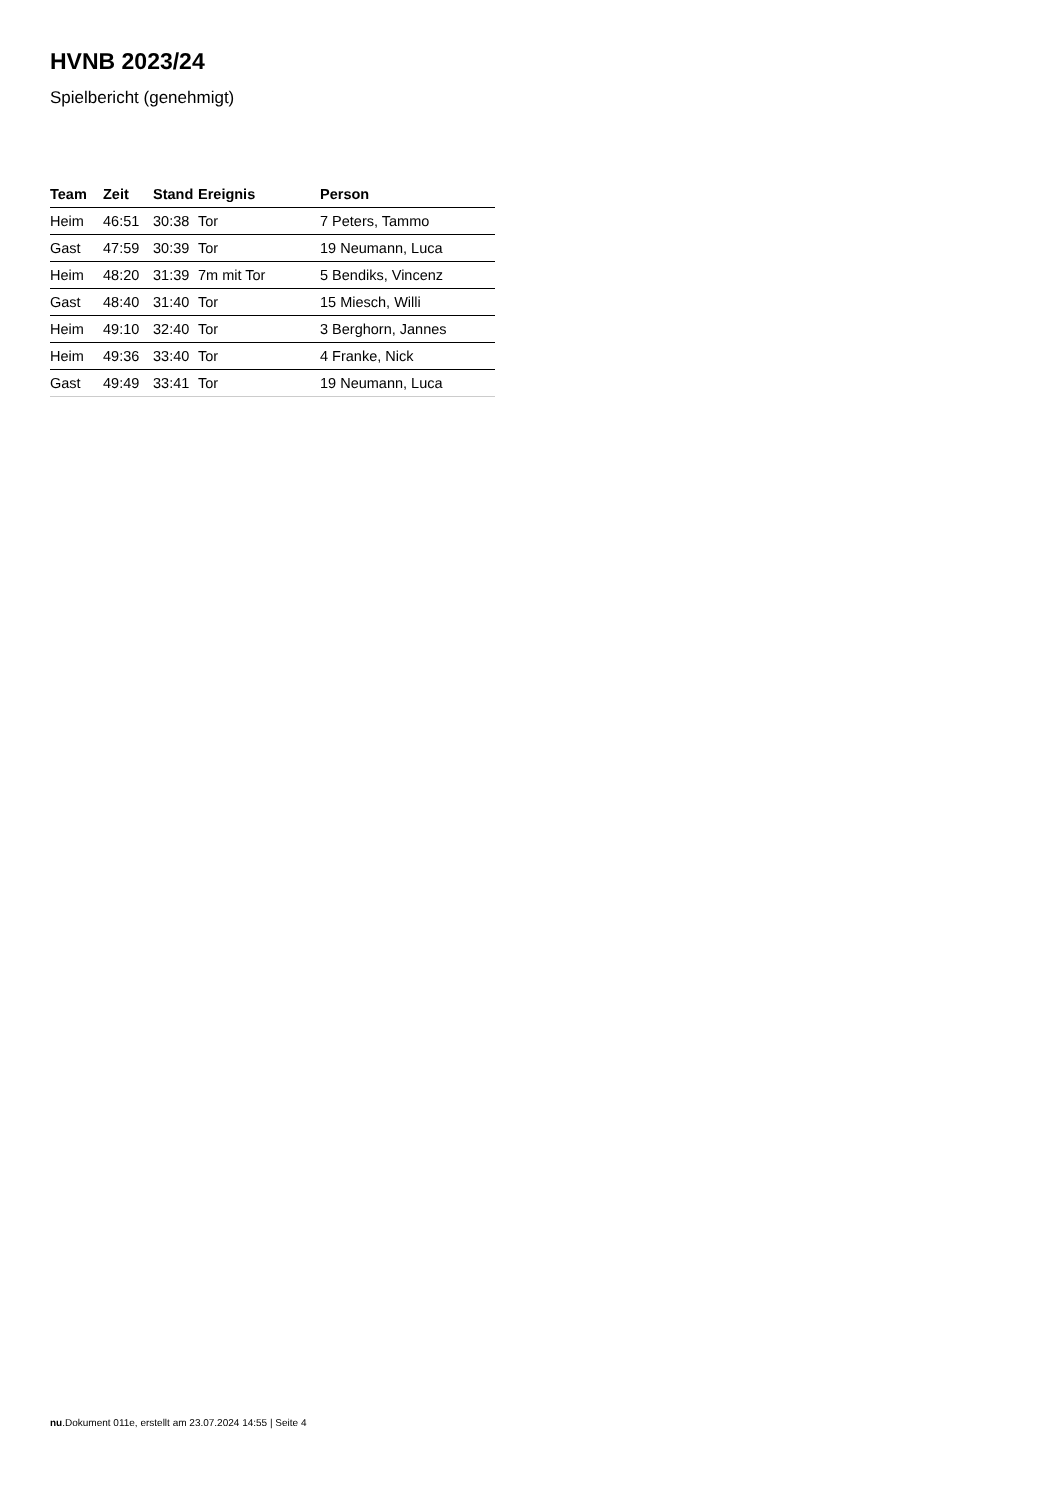HVNB 2023/24
Spielbericht (genehmigt)
| Team | Zeit | Stand | Ereignis | Person |
| --- | --- | --- | --- | --- |
| Heim | 46:51 | 30:38 | Tor | 7 Peters, Tammo |
| Gast | 47:59 | 30:39 | Tor | 19 Neumann, Luca |
| Heim | 48:20 | 31:39 | 7m mit Tor | 5 Bendiks, Vincenz |
| Gast | 48:40 | 31:40 | Tor | 15 Miesch, Willi |
| Heim | 49:10 | 32:40 | Tor | 3 Berghorn, Jannes |
| Heim | 49:36 | 33:40 | Tor | 4 Franke, Nick |
| Gast | 49:49 | 33:41 | Tor | 19 Neumann, Luca |
nu.Dokument 011e, erstellt am 23.07.2024 14:55 | Seite 4